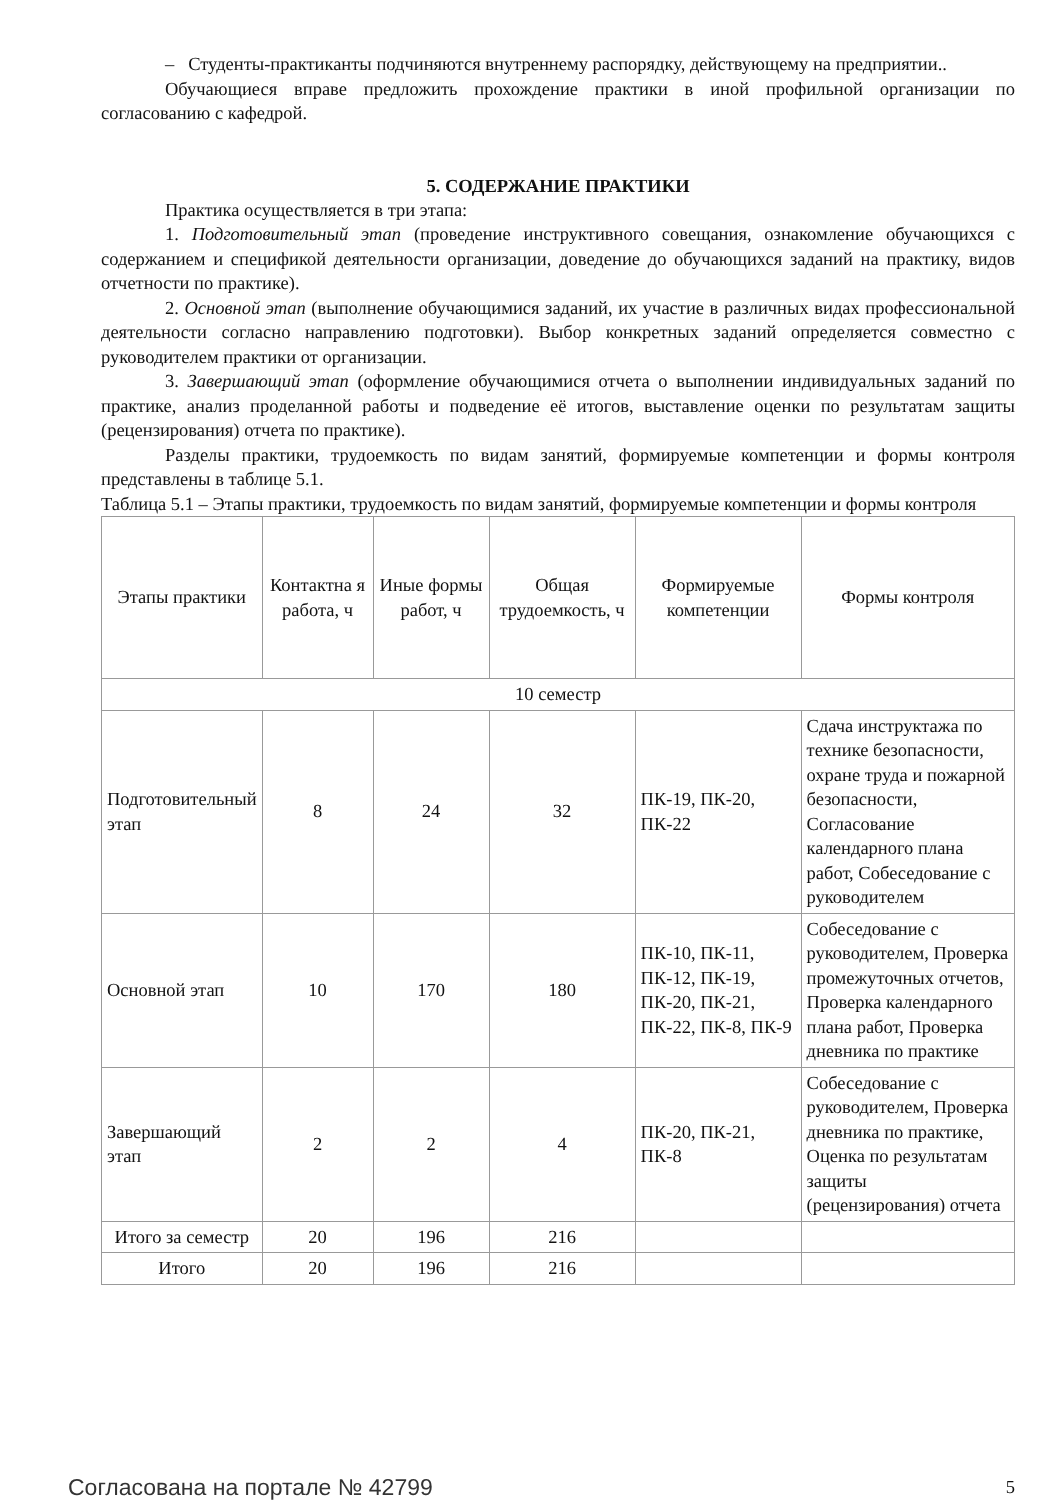– Студенты-практиканты подчиняются внутреннему распорядку, действующему на предприятии..
Обучающиеся вправе предложить прохождение практики в иной профильной организации по согласованию с кафедрой.
5. СОДЕРЖАНИЕ ПРАКТИКИ
Практика осуществляется в три этапа:
1. Подготовительный этап (проведение инструктивного совещания, ознакомление обучающихся с содержанием и спецификой деятельности организации, доведение до обучающихся заданий на практику, видов отчетности по практике).
2. Основной этап (выполнение обучающимися заданий, их участие в различных видах профессиональной деятельности согласно направлению подготовки). Выбор конкретных заданий определяется совместно с руководителем практики от организации.
3. Завершающий этап (оформление обучающимися отчета о выполнении индивидуальных заданий по практике, анализ проделанной работы и подведение её итогов, выставление оценки по результатам защиты (рецензирования) отчета по практике).
Разделы практики, трудоемкость по видам занятий, формируемые компетенции и формы контроля представлены в таблице 5.1.
Таблица 5.1 – Этапы практики, трудоемкость по видам занятий, формируемые компетенции и формы контроля
| Этапы практики | Контактна я работа, ч | Иные формы работ, ч | Общая трудоемкость, ч | Формируемые компетенции | Формы контроля |
| 10 семестр | | | | | |
| Подготовительный этап | 8 | 24 | 32 | ПК-19, ПК-20, ПК-22 | Сдача инструктажа по технике безопасности, охране труда и пожарной безопасности, Согласование календарного плана работ, Собеседование с руководителем |
| Основной этап | 10 | 170 | 180 | ПК-10, ПК-11, ПК-12, ПК-19, ПК-20, ПК-21, ПК-22, ПК-8, ПК-9 | Собеседование с руководителем, Проверка промежуточных отчетов, Проверка календарного плана работ, Проверка дневника по практике |
| Завершающий этап | 2 | 2 | 4 | ПК-20, ПК-21, ПК-8 | Собеседование с руководителем, Проверка дневника по практике, Оценка по результатам защиты (рецензирования) отчета |
| Итого за семестр | 20 | 196 | 216 | | |
| Итого | 20 | 196 | 216 | | |
Согласована на портале № 42799 5